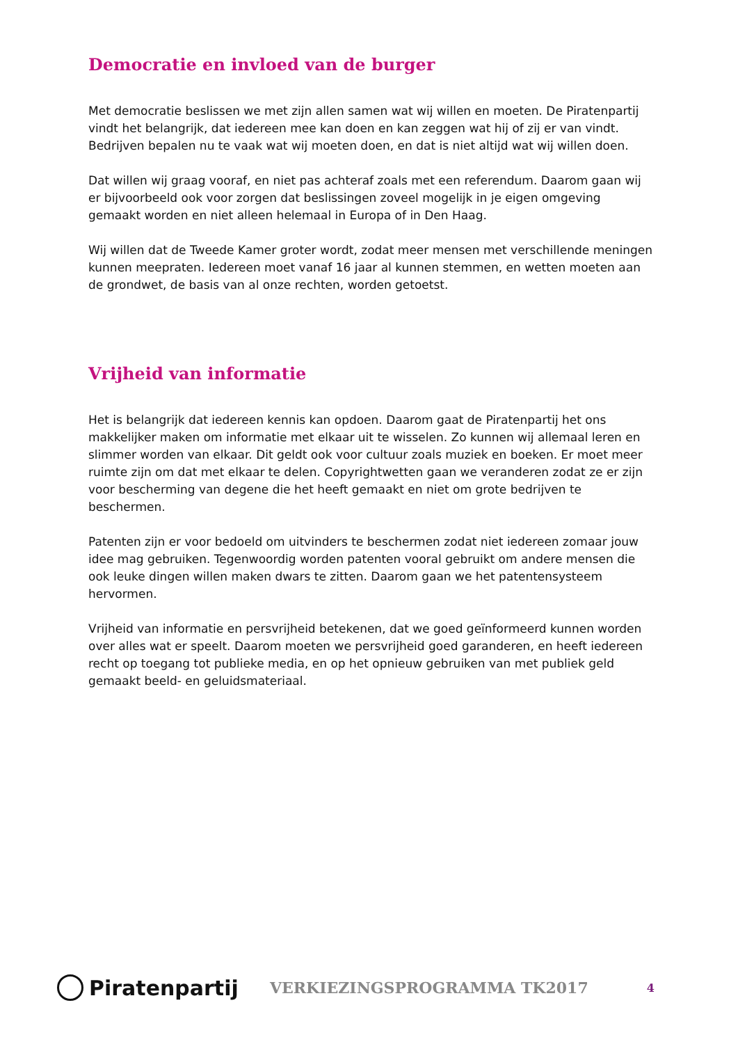Democratie en invloed van de burger
Met democratie beslissen we met zijn allen samen wat wij willen en moeten. De Piratenpartij vindt het belangrijk, dat iedereen mee kan doen en kan zeggen wat hij of zij er van vindt. Bedrijven bepalen nu te vaak wat wij moeten doen, en dat is niet altijd wat wij willen doen.
Dat willen wij graag vooraf, en niet pas achteraf zoals met een referendum. Daarom gaan wij er bijvoorbeeld ook voor zorgen dat beslissingen zoveel mogelijk in je eigen omgeving gemaakt worden en niet alleen helemaal in Europa of in Den Haag.
Wij willen dat de Tweede Kamer groter wordt, zodat meer mensen met verschillende meningen kunnen meepraten. Iedereen moet vanaf 16 jaar al kunnen stemmen, en wetten moeten aan de grondwet, de basis van al onze rechten, worden getoetst.
Vrijheid van informatie
Het is belangrijk dat iedereen kennis kan opdoen. Daarom gaat de Piratenpartij het ons makkelijker maken om informatie met elkaar uit te wisselen. Zo kunnen wij allemaal leren en slimmer worden van elkaar. Dit geldt ook voor cultuur zoals muziek en boeken. Er moet meer ruimte zijn om dat met elkaar te delen. Copyrightwetten gaan we veranderen zodat ze er zijn voor bescherming van degene die het heeft gemaakt en niet om grote bedrijven te beschermen.
Patenten zijn er voor bedoeld om uitvinders te beschermen zodat niet iedereen zomaar jouw idee mag gebruiken. Tegenwoordig worden patenten vooral gebruikt om andere mensen die ook leuke dingen willen maken dwars te zitten. Daarom gaan we het patentensysteem hervormen.
Vrijheid van informatie en persvrijheid betekenen, dat we goed geïnformeerd kunnen worden over alles wat er speelt. Daarom moeten we persvrijheid goed garanderen, en heeft iedereen recht op toegang tot publieke media, en op het opnieuw gebruiken van met publiek geld gemaakt beeld- en geluidsmateriaal.
Piratenpartij
VERKIEZINGSPROGRAMMA TK2017
4